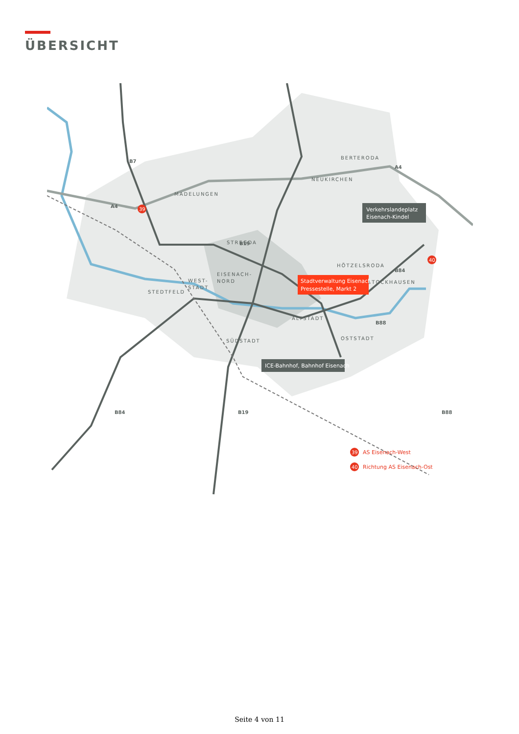ÜBERSICHT
39
40
BERTERODA
NEUKIRCHEN
MADELUNGEN
STREGDA
HÖTZELSRODA
STOCKHAUSEN
EISENACH-
NORD
WEST-
STADT
STEDTFELD
ALTSTADT
SÜDSTADT
OSTSTADT
B7
A4
A4
B19
B84
B88
B84
B19
B88
Verkehrslandeplatz
Eisenach-Kindel
Stadtverwaltung Eisenach
Pressestelle, Markt 2
ICE-Bahnhof, Bahnhof Eisenach
39
AS Eisenach-West
40
Richtung AS Eisenach-Ost
Seite 4 von 11